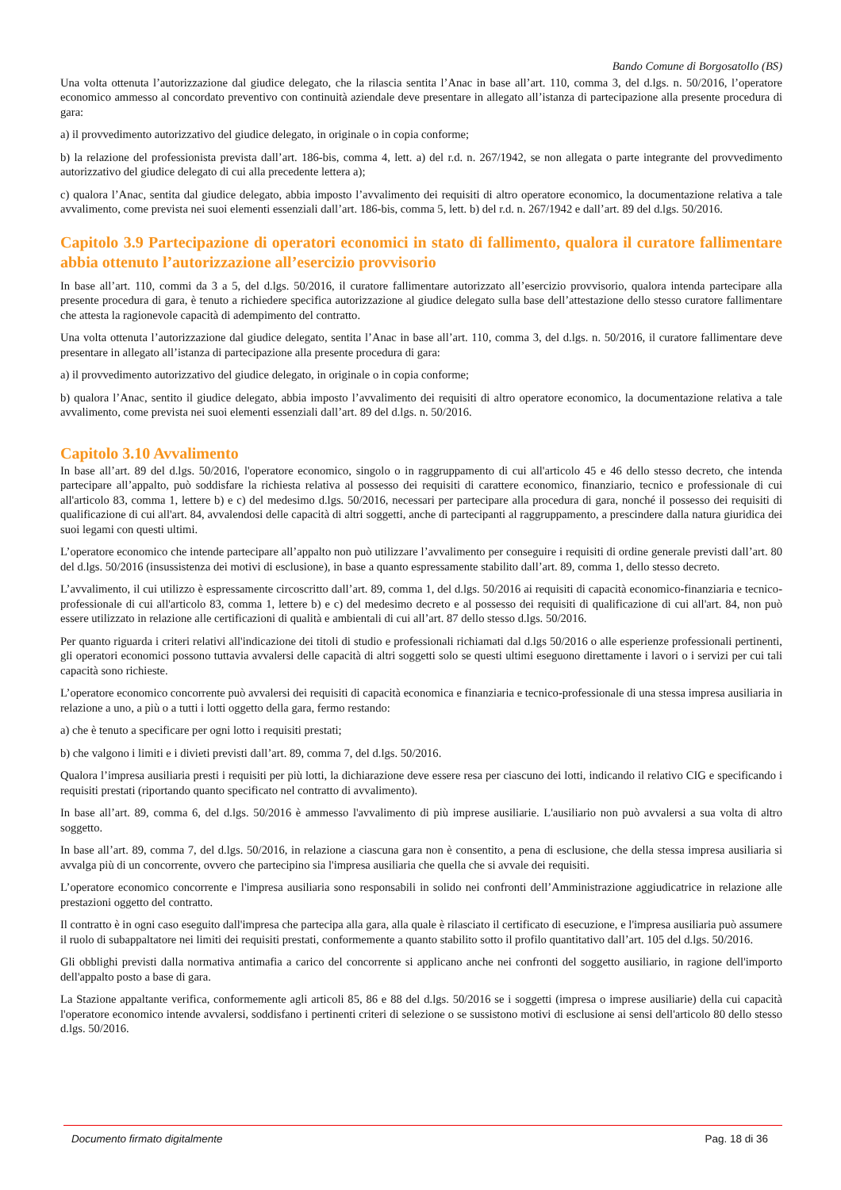Bando Comune di Borgosatollo (BS)
Una volta ottenuta l’autorizzazione dal giudice delegato, che la rilascia sentita l’Anac in base all’art. 110, comma 3, del d.lgs. n. 50/2016, l’operatore economico ammesso al concordato preventivo con continuità aziendale deve presentare in allegato all’istanza di partecipazione alla presente procedura di gara:
a) il provvedimento autorizzativo del giudice delegato, in originale o in copia conforme;
b) la relazione del professionista prevista dall’art. 186-bis, comma 4, lett. a) del r.d. n. 267/1942, se non allegata o parte integrante del provvedimento autorizzativo del giudice delegato di cui alla precedente lettera a);
c) qualora l’Anac, sentita dal giudice delegato, abbia imposto l’avvalimento dei requisiti di altro operatore economico, la documentazione relativa a tale avvalimento, come prevista nei suoi elementi essenziali dall’art. 186-bis, comma 5, lett. b) del r.d. n. 267/1942 e dall’art. 89 del d.lgs. 50/2016.
Capitolo 3.9 Partecipazione di operatori economici in stato di fallimento, qualora il curatore fallimentare abbia ottenuto l’autorizzazione all’esercizio provvisorio
In base all’art. 110, commi da 3 a 5, del d.lgs. 50/2016, il curatore fallimentare autorizzato all’esercizio provvisorio, qualora intenda partecipare alla presente procedura di gara, è tenuto a richiedere specifica autorizzazione al giudice delegato sulla base dell’attestazione dello stesso curatore fallimentare che attesta la ragionevole capacità di adempimento del contratto.
Una volta ottenuta l’autorizzazione dal giudice delegato, sentita l’Anac in base all’art. 110, comma 3, del d.lgs. n. 50/2016, il curatore fallimentare deve presentare in allegato all’istanza di partecipazione alla presente procedura di gara:
a) il provvedimento autorizzativo del giudice delegato, in originale o in copia conforme;
b) qualora l’Anac, sentito il giudice delegato, abbia imposto l’avvalimento dei requisiti di altro operatore economico, la documentazione relativa a tale avvalimento, come prevista nei suoi elementi essenziali dall’art. 89 del d.lgs. n. 50/2016.
Capitolo 3.10 Avvalimento
In base all’art. 89 del d.lgs. 50/2016, l'operatore economico, singolo o in raggruppamento di cui all'articolo 45 e 46 dello stesso decreto, che intenda partecipare all’appalto, può soddisfare la richiesta relativa al possesso dei requisiti di carattere economico, finanziario, tecnico e professionale di cui all'articolo 83, comma 1, lettere b) e c) del medesimo d.lgs. 50/2016, necessari per partecipare alla procedura di gara, nonché il possesso dei requisiti di qualificazione di cui all'art. 84, avvalendosi delle capacità di altri soggetti, anche di partecipanti al raggruppamento, a prescindere dalla natura giuridica dei suoi legami con questi ultimi.
L’operatore economico che intende partecipare all’appalto non può utilizzare l’avvalimento per conseguire i requisiti di ordine generale previsti dall’art. 80 del d.lgs. 50/2016 (insussistenza dei motivi di esclusione), in base a quanto espressamente stabilito dall’art. 89, comma 1, dello stesso decreto.
L’avvalimento, il cui utilizzo è espressamente circoscritto dall’art. 89, comma 1, del d.lgs. 50/2016 ai requisiti di capacità economico-finanziaria e tecnico-professionale di cui all'articolo 83, comma 1, lettere b) e c) del medesimo decreto e al possesso dei requisiti di qualificazione di cui all'art. 84, non può essere utilizzato in relazione alle certificazioni di qualità e ambientali di cui all’art. 87 dello stesso d.lgs. 50/2016.
Per quanto riguarda i criteri relativi all'indicazione dei titoli di studio e professionali richiamati dal d.lgs 50/2016 o alle esperienze professionali pertinenti, gli operatori economici possono tuttavia avvalersi delle capacità di altri soggetti solo se questi ultimi eseguono direttamente i lavori o i servizi per cui tali capacità sono richieste.
L’operatore economico concorrente può avvalersi dei requisiti di capacità economica e finanziaria e tecnico-professionale di una stessa impresa ausiliaria in relazione a uno, a più o a tutti i lotti oggetto della gara, fermo restando:
a) che è tenuto a specificare per ogni lotto i requisiti prestati;
b) che valgono i limiti e i divieti previsti dall’art. 89, comma 7, del d.lgs. 50/2016.
Qualora l’impresa ausiliaria presti i requisiti per più lotti, la dichiarazione deve essere resa per ciascuno dei lotti, indicando il relativo CIG e specificando i requisiti prestati (riportando quanto specificato nel contratto di avvalimento).
In base all’art. 89, comma 6, del d.lgs. 50/2016 è ammesso l'avvalimento di più imprese ausiliarie. L'ausiliario non può avvalersi a sua volta di altro soggetto.
In base all’art. 89, comma 7, del d.lgs. 50/2016, in relazione a ciascuna gara non è consentito, a pena di esclusione, che della stessa impresa ausiliaria si avvalga più di un concorrente, ovvero che partecipino sia l'impresa ausiliaria che quella che si avvale dei requisiti.
L’operatore economico concorrente e l'impresa ausiliaria sono responsabili in solido nei confronti dell’Amministrazione aggiudicatrice in relazione alle prestazioni oggetto del contratto.
Il contratto è in ogni caso eseguito dall'impresa che partecipa alla gara, alla quale è rilasciato il certificato di esecuzione, e l'impresa ausiliaria può assumere il ruolo di subappaltatore nei limiti dei requisiti prestati, conformemente a quanto stabilito sotto il profilo quantitativo dall’art. 105 del d.lgs. 50/2016.
Gli obblighi previsti dalla normativa antimafia a carico del concorrente si applicano anche nei confronti del soggetto ausiliario, in ragione dell'importo dell'appalto posto a base di gara.
La Stazione appaltante verifica, conformemente agli articoli 85, 86 e 88 del d.lgs. 50/2016 se i soggetti (impresa o imprese ausiliarie) della cui capacità l'operatore economico intende avvalersi, soddisfano i pertinenti criteri di selezione o se sussistono motivi di esclusione ai sensi dell'articolo 80 dello stesso d.lgs. 50/2016.
Documento firmato digitalmente Pag. 18 di 36